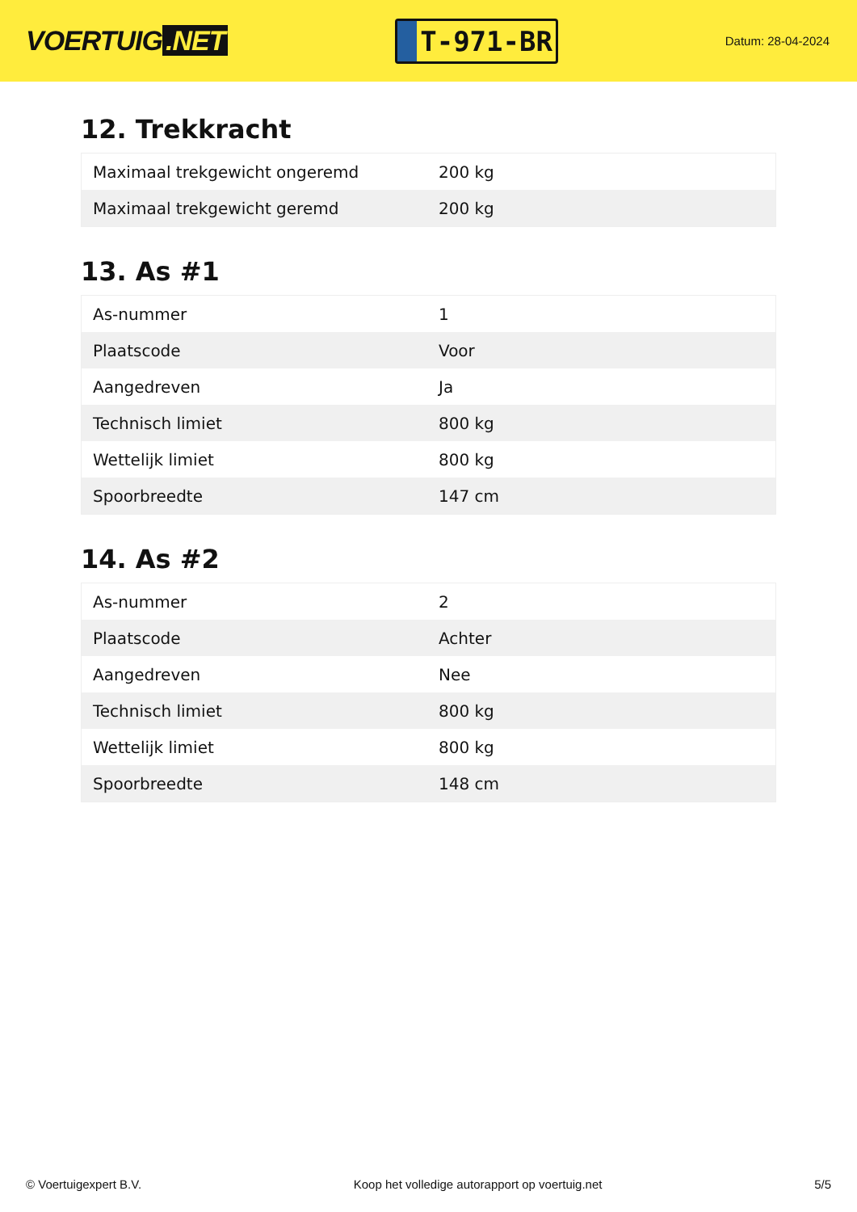VOERTUIG.NET
T-971-BR
Datum: 28-04-2024
12. Trekkracht
| Maximaal trekgewicht ongeremd | 200 kg |
| Maximaal trekgewicht geremd | 200 kg |
13. As #1
| As-nummer | 1 |
| Plaatscode | Voor |
| Aangedreven | Ja |
| Technisch limiet | 800 kg |
| Wettelijk limiet | 800 kg |
| Spoorbreedte | 147 cm |
14. As #2
| As-nummer | 2 |
| Plaatscode | Achter |
| Aangedreven | Nee |
| Technisch limiet | 800 kg |
| Wettelijk limiet | 800 kg |
| Spoorbreedte | 148 cm |
© Voertuigexpert B.V. Koop het volledige autorapport op voertuig.net 5/5